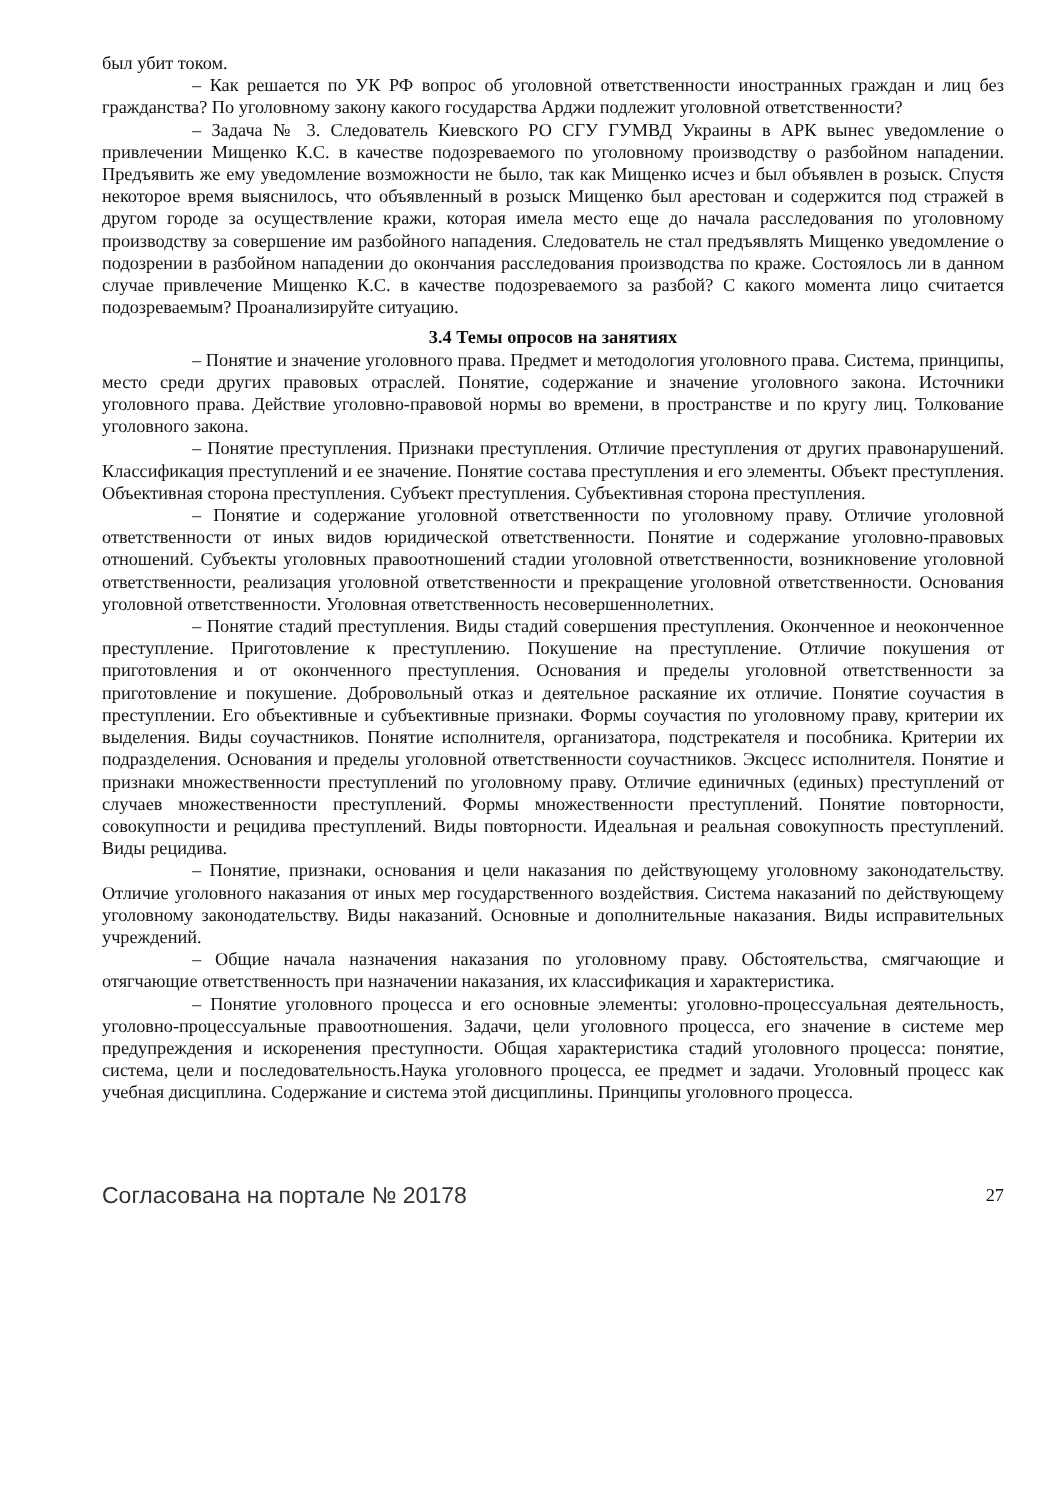был убит током.
– Как решается по УК РФ вопрос об уголовной ответственности иностранных граждан и лиц без гражданства? По уголовному закону какого государства Арджи подлежит уголовной ответственности?
– Задача № 3. Следователь Киевского РО СГУ ГУМВД Украины в АРК вынес уведомление о привлечении Мищенко К.С. в качестве подозреваемого по уголовному производству о разбойном нападении. Предъявить же ему уведомление возможности не было, так как Мищенко исчез и был объявлен в розыск. Спустя некоторое время выяснилось, что объявленный в розыск Мищенко был арестован и содержится под стражей в другом городе за осуществление кражи, которая имела место еще до начала расследования по уголовному производству за совершение им разбойного нападения. Следователь не стал предъявлять Мищенко уведомление о подозрении в разбойном нападении до окончания расследования производства по краже. Состоялось ли в данном случае привлечение Мищенко К.С. в качестве подозреваемого за разбой? С какого момента лицо считается подозреваемым? Проанализируйте ситуацию.
3.4 Темы опросов на занятиях
– Понятие и значение уголовного права. Предмет и методология уголовного права. Система, принципы, место среди других правовых отраслей. Понятие, содержание и значение уголовного закона. Источники уголовного права. Действие уголовно-правовой нормы во времени, в пространстве и по кругу лиц. Толкование уголовного закона.
– Понятие преступления. Признаки преступления. Отличие преступления от других правонарушений. Классификация преступлений и ее значение. Понятие состава преступления и его элементы. Объект преступления. Объективная сторона преступления. Субъект преступления. Субъективная сторона преступления.
– Понятие и содержание уголовной ответственности по уголовному праву. Отличие уголовной ответственности от иных видов юридической ответственности. Понятие и содержание уголовно-правовых отношений. Субъекты уголовных правоотношений стадии уголовной ответственности, возникновение уголовной ответственности, реализация уголовной ответственности и прекращение уголовной ответственности. Основания уголовной ответственности. Уголовная ответственность несовершеннолетних.
– Понятие стадий преступления. Виды стадий совершения преступления. Оконченное и неоконченное преступление. Приготовление к преступлению. Покушение на преступление. Отличие покушения от приготовления и от оконченного преступления. Основания и пределы уголовной ответственности за приготовление и покушение. Добровольный отказ и деятельное раскаяние их отличие. Понятие соучастия в преступлении. Его объективные и субъективные признаки. Формы соучастия по уголовному праву, критерии их выделения. Виды соучастников. Понятие исполнителя, организатора, подстрекателя и пособника. Критерии их подразделения. Основания и пределы уголовной ответственности соучастников. Эксцесс исполнителя. Понятие и признаки множественности преступлений по уголовному праву. Отличие единичных (единых) преступлений от случаев множественности преступлений. Формы множественности преступлений. Понятие повторности, совокупности и рецидива преступлений. Виды повторности. Идеальная и реальная совокупность преступлений. Виды рецидива.
– Понятие, признаки, основания и цели наказания по действующему уголовному законодательству. Отличие уголовного наказания от иных мер государственного воздействия. Система наказаний по действующему уголовному законодательству. Виды наказаний. Основные и дополнительные наказания. Виды исправительных учреждений.
– Общие начала назначения наказания по уголовному праву. Обстоятельства, смягчающие и отягчающие ответственность при назначении наказания, их классификация и характеристика.
– Понятие уголовного процесса и его основные элементы: уголовно-процессуальная деятельность, уголовно-процессуальные правоотношения. Задачи, цели уголовного процесса, его значение в системе мер предупреждения и искоренения преступности. Общая характеристика стадий уголовного процесса: понятие, система, цели и последовательность.Наука уголовного процесса, ее предмет и задачи. Уголовный процесс как учебная дисциплина. Содержание и система этой дисциплины. Принципы уголовного процесса.
Согласована на портале № 20178 27